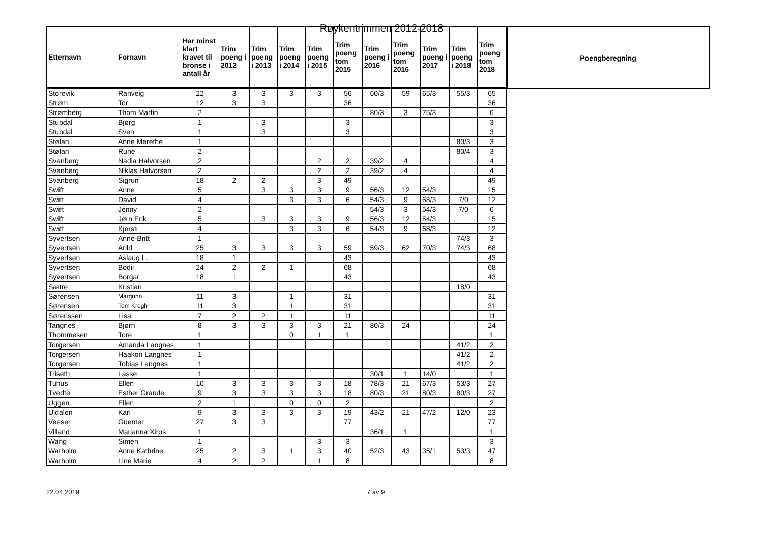Røykentrimmen 2012-2018
| Etternavn | Fornavn | Har minst klart kravet til bronse i antall år | Trim poeng i 2012 | Trim poeng i 2013 | Trim poeng i 2014 | Trim poeng i 2015 | Trim poeng tom 2015 | Trim poeng i 2016 | Trim poeng tom 2016 | Trim poeng i 2017 | Trim poeng i 2018 | Trim poeng tom 2018 |
| --- | --- | --- | --- | --- | --- | --- | --- | --- | --- | --- | --- | --- |
| Storevik | Ranveig | 22 | 3 | 3 | 3 | 3 | 56 | 60/3 | 59 | 65/3 | 55/3 | 65 |
| Strøm | Tor | 12 | 3 | 3 | | | 36 | | | | | 36 |
| Strømberg | Thom Martin | 2 | | | | | | 80/3 | 3 | 75/3 | | 6 |
| Stubdal | Bjørg | 1 | | 3 | | | 3 | | | | | 3 |
| Stubdal | Sven | 1 | | 3 | | | 3 | | | | | 3 |
| Stølan | Anne Merethe | 1 | | | | | | | | | 80/3 | 3 |
| Stølan | Rune | 2 | | | | | | | | | 80/4 | 3 |
| Svanberg | Nadia Halvorsen | 2 | | | | 2 | 2 | 39/2 | 4 | | | 4 |
| Svanberg | Niklas Halvorsen | 2 | | | | 2 | 2 | 39/2 | 4 | | | 4 |
| Svanberg | Sigrun | 18 | 2 | 2 | | 3 | 49 | | | | | 49 |
| Swift | Anne | 5 | | 3 | 3 | 3 | 9 | 56/3 | 12 | 54/3 | | 15 |
| Swift | David | 4 | | | 3 | 3 | 6 | 54/3 | 9 | 68/3 | 7/0 | 12 |
| Swift | Jenny | 2 | | | | | | 54/3 | 3 | 54/3 | 7/0 | 6 |
| Swift | Jørn Erik | 5 | | 3 | 3 | 3 | 9 | 56/3 | 12 | 54/3 | | 15 |
| Swift | Kjersti | 4 | | | 3 | 3 | 6 | 54/3 | 9 | 68/3 | | 12 |
| Syvertsen | Anne-Britt | 1 | | | | | | | | | 74/3 | 3 |
| Syvertsen | Arild | 25 | 3 | 3 | 3 | 3 | 59 | 59/3 | 62 | 70/3 | 74/3 | 68 |
| Syvertsen | Aslaug L. | 18 | 1 | | | | 43 | | | | | 43 |
| Syvertsen | Bodil | 24 | 2 | 2 | 1 | | 68 | | | | | 68 |
| Syvertsen | Borgar | 18 | 1 | | | | 43 | | | | | 43 |
| Sætre | Kristian | | | | | | | | | | 18/0 | |
| Sørensen | Margunn | 11 | 3 | | 1 | | 31 | | | | | 31 |
| Sørensen | Tom Krogh | 11 | 3 | | 1 | | 31 | | | | | 31 |
| Sørenssen | Lisa | 7 | 2 | 2 | 1 | | 11 | | | | | 11 |
| Tangnes | Bjørn | 8 | 3 | 3 | 3 | 3 | 21 | 80/3 | 24 | | | 24 |
| Thommesen | Tore | 1 | | | 0 | 1 | 1 | | | | | 1 |
| Torgersen | Amanda Langnes | 1 | | | | | | | | | 41/2 | 2 |
| Torgersen | Haakon Langnes | 1 | | | | | | | | | 41/2 | 2 |
| Torgersen | Tobias Langnes | 1 | | | | | | | | | 41/2 | 2 |
| Triseth | Lasse | 1 | | | | | | 30/1 | 1 | 14/0 | | 1 |
| Tuhus | Ellen | 10 | 3 | 3 | 3 | 3 | 18 | 78/3 | 21 | 67/3 | 53/3 | 27 |
| Tvedte | Esther Grande | 9 | 3 | 3 | 3 | 3 | 18 | 80/3 | 21 | 80/3 | 80/3 | 27 |
| Uggen | Ellen | 2 | 1 | | 0 | 0 | 2 | | | | | 2 |
| Uldalen | Kari | 9 | 3 | 3 | 3 | 3 | 19 | 43/2 | 21 | 47/2 | 12/0 | 23 |
| Veeser | Guenter | 27 | 3 | 3 | | | 77 | | | | | 77 |
| Villand | Marianna Xiros | 1 | | | | | | 36/1 | 1 | | | 1 |
| Wang | Simen | 1 | | | | 3 | 3 | | | | | 3 |
| Warholm | Anne Kathrine | 25 | 2 | 3 | 1 | 3 | 40 | 52/3 | 43 | 35/1 | 53/3 | 47 |
| Warholm | Line Marie | 4 | 2 | 2 | | 1 | 8 | | | | | 8 |
Poengberegning
22.04.2019 7 av 9